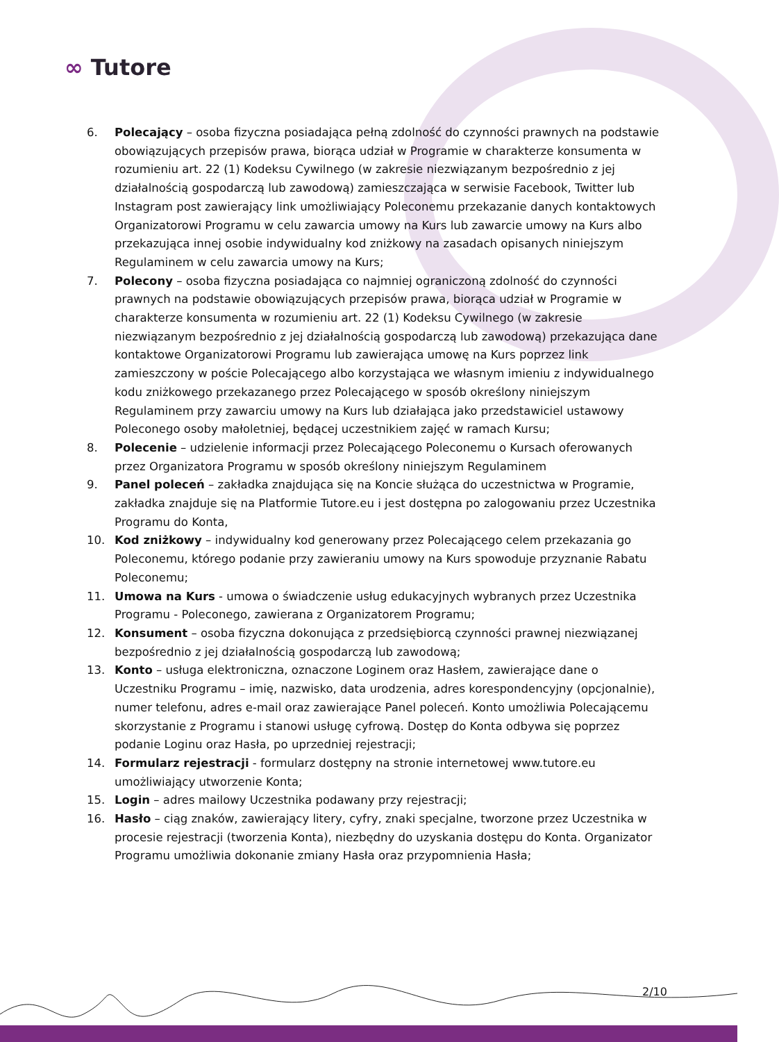∞ Tutore
6. Polecający – osoba fizyczna posiadająca pełną zdolność do czynności prawnych na podstawie obowiązujących przepisów prawa, biorąca udział w Programie w charakterze konsumenta w rozumieniu art. 22 (1) Kodeksu Cywilnego (w zakresie niezwiązanym bezpośrednio z jej działalnością gospodarczą lub zawodową) zamieszczająca w serwisie Facebook, Twitter lub Instagram post zawierający link umożliwiający Poleconemu przekazanie danych kontaktowych Organizatorowi Programu w celu zawarcia umowy na Kurs lub zawarcie umowy na Kurs albo przekazująca innej osobie indywidualny kod zniżkowy na zasadach opisanych niniejszym Regulaminem w celu zawarcia umowy na Kurs;
7. Polecony – osoba fizyczna posiadająca co najmniej ograniczoną zdolność do czynności prawnych na podstawie obowiązujących przepisów prawa, biorąca udział w Programie w charakterze konsumenta w rozumieniu art. 22 (1) Kodeksu Cywilnego (w zakresie niezwiązanym bezpośrednio z jej działalnością gospodarczą lub zawodową) przekazująca dane kontaktowe Organizatorowi Programu lub zawierająca umowę na Kurs poprzez link zamieszczony w poście Polecającego albo korzystająca we własnym imieniu z indywidualnego kodu zniżkowego przekazanego przez Polecającego w sposób określony niniejszym Regulaminem przy zawarciu umowy na Kurs lub działająca jako przedstawiciel ustawowy Poleconego osoby małoletniej, będącej uczestnikiem zajęć w ramach Kursu;
8. Polecenie – udzielenie informacji przez Polecającego Poleconemu o Kursach oferowanych przez Organizatora Programu w sposób określony niniejszym Regulaminem
9. Panel poleceń – zakładka znajdująca się na Koncie służąca do uczestnictwa w Programie, zakładka znajduje się na Platformie Tutore.eu i jest dostępna po zalogowaniu przez Uczestnika Programu do Konta,
10. Kod zniżkowy – indywidualny kod generowany przez Polecającego celem przekazania go Poleconemu, którego podanie przy zawieraniu umowy na Kurs spowoduje przyznanie Rabatu Poleconemu;
11. Umowa na Kurs - umowa o świadczenie usług edukacyjnych wybranych przez Uczestnika Programu - Poleconego, zawierana z Organizatorem Programu;
12. Konsument – osoba fizyczna dokonująca z przedsiębiorcą czynności prawnej niezwiązanej bezpośrednio z jej działalnością gospodarczą lub zawodową;
13. Konto – usługa elektroniczna, oznaczone Loginem oraz Hasłem, zawierające dane o Uczestniku Programu – imię, nazwisko, data urodzenia, adres korespondencyjny (opcjonalnie), numer telefonu, adres e-mail oraz zawierające Panel poleceń. Konto umożliwia Polecającemu skorzystanie z Programu i stanowi usługę cyfrową. Dostęp do Konta odbywa się poprzez podanie Loginu oraz Hasła, po uprzedniej rejestracji;
14. Formularz rejestracji - formularz dostępny na stronie internetowej www.tutore.eu umożliwiający utworzenie Konta;
15. Login – adres mailowy Uczestnika podawany przy rejestracji;
16. Hasło – ciąg znaków, zawierający litery, cyfry, znaki specjalne, tworzone przez Uczestnika w procesie rejestracji (tworzenia Konta), niezbędny do uzyskania dostępu do Konta. Organizator Programu umożliwia dokonanie zmiany Hasła oraz przypomnienia Hasła;
2/10